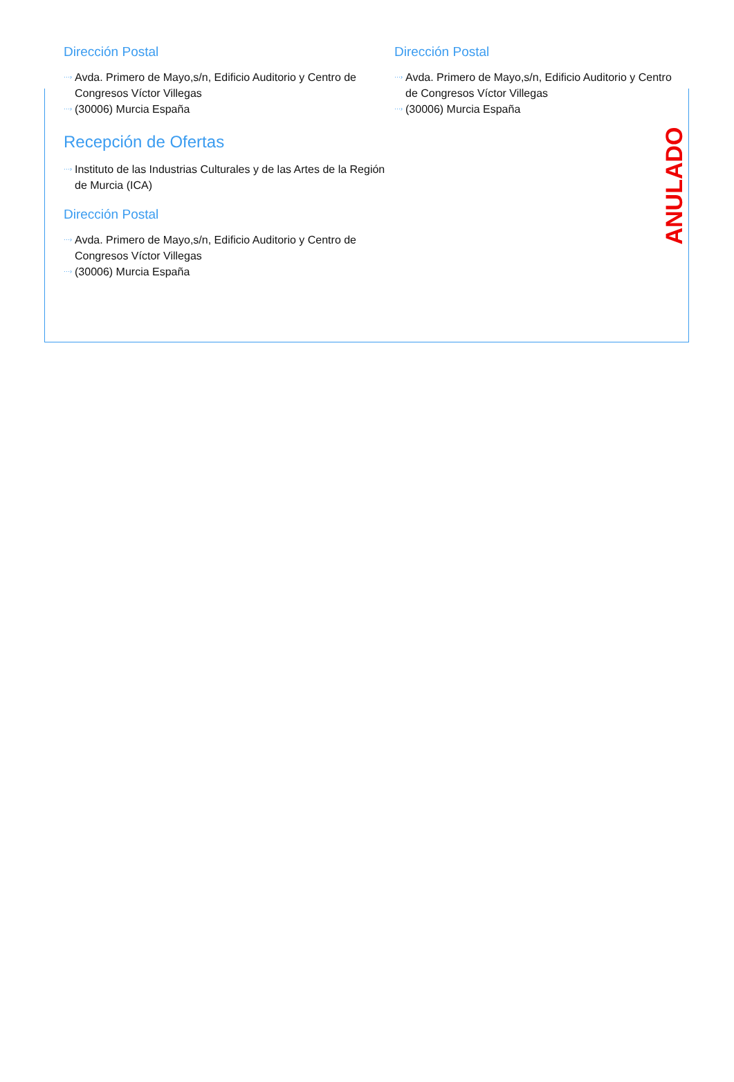Dirección Postal
···› Avda. Primero de Mayo,s/n, Edificio Auditorio y Centro de Congresos Víctor Villegas
···› (30006) Murcia España
Recepción de Ofertas
···› Instituto de las Industrias Culturales y de las Artes de la Región de Murcia (ICA)
Dirección Postal
···› Avda. Primero de Mayo,s/n, Edificio Auditorio y Centro de Congresos Víctor Villegas
···› (30006) Murcia España
Dirección Postal
···› Avda. Primero de Mayo,s/n, Edificio Auditorio y Centro de Congresos Víctor Villegas
···› (30006) Murcia España
ANULADO